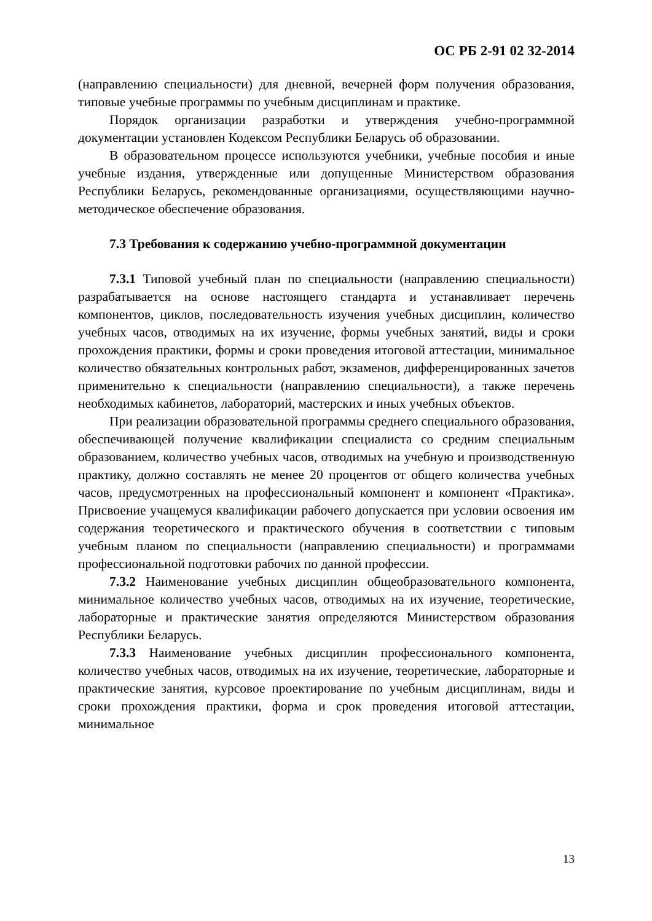ОС РБ 2-91 02 32-2014
(направлению специальности) для дневной, вечерней форм получения образования, типовые учебные программы по учебным дисциплинам и практике.
Порядок организации разработки и утверждения учебно-программной документации установлен Кодексом Республики Беларусь об образовании.
В образовательном процессе используются учебники, учебные пособия и иные учебные издания, утвержденные или допущенные Министерством образования Республики Беларусь, рекомендованные организациями, осуществляющими научно-методическое обеспечение образования.
7.3 Требования к содержанию учебно-программной документации
7.3.1 Типовой учебный план по специальности (направлению специальности) разрабатывается на основе настоящего стандарта и устанавливает перечень компонентов, циклов, последовательность изучения учебных дисциплин, количество учебных часов, отводимых на их изучение, формы учебных занятий, виды и сроки прохождения практики, формы и сроки проведения итоговой аттестации, минимальное количество обязательных контрольных работ, экзаменов, дифференцированных зачетов применительно к специальности (направлению специальности), а также перечень необходимых кабинетов, лабораторий, мастерских и иных учебных объектов.
При реализации образовательной программы среднего специального образования, обеспечивающей получение квалификации специалиста со средним специальным образованием, количество учебных часов, отводимых на учебную и производственную практику, должно составлять не менее 20 процентов от общего количества учебных часов, предусмотренных на профессиональный компонент и компонент «Практика». Присвоение учащемуся квалификации рабочего допускается при условии освоения им содержания теоретического и практического обучения в соответствии с типовым учебным планом по специальности (направлению специальности) и программами профессиональной подготовки рабочих по данной профессии.
7.3.2 Наименование учебных дисциплин общеобразовательного компонента, минимальное количество учебных часов, отводимых на их изучение, теоретические, лабораторные и практические занятия определяются Министерством образования Республики Беларусь.
7.3.3 Наименование учебных дисциплин профессионального компонента, количество учебных часов, отводимых на их изучение, теоретические, лабораторные и практические занятия, курсовое проектирование по учебным дисциплинам, виды и сроки прохождения практики, форма и срок проведения итоговой аттестации, минимальное
13